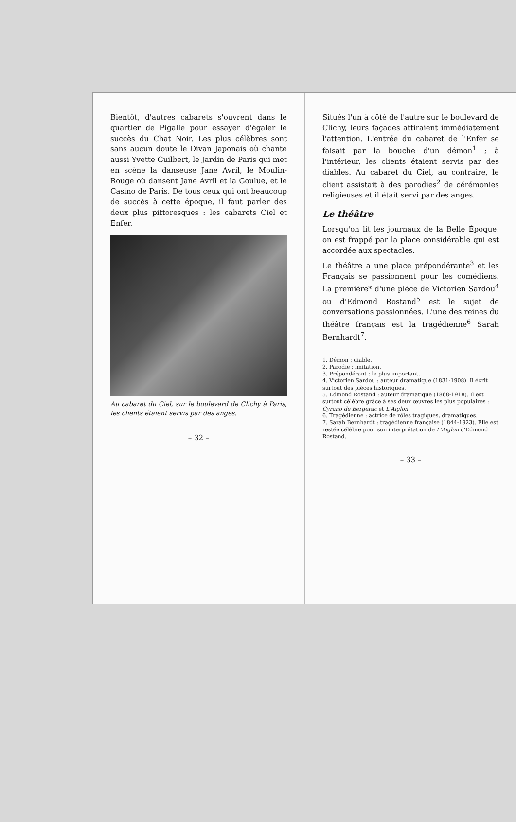Bientôt, d'autres cabarets s'ouvrent dans le quartier de Pigalle pour essayer d'égaler le succès du Chat Noir. Les plus célèbres sont sans aucun doute le Divan Japonais où chante aussi Yvette Guilbert, le Jardin de Paris qui met en scène la danseuse Jane Avril, le Moulin-Rouge où dansent Jane Avril et la Goulue, et le Casino de Paris. De tous ceux qui ont beaucoup de succès à cette époque, il faut parler des deux plus pittoresques : les cabarets Ciel et Enfer.
Au cabaret du Ciel, sur le boulevard de Clichy à Paris, les clients étaient servis par des anges.
– 32 –
Situés l'un à côté de l'autre sur le boulevard de Clichy, leurs façades attiraient immédiatement l'attention. L'entrée du cabaret de l'Enfer se faisait par la bouche d'un démon<sup>1</sup> ; à l'intérieur, les clients étaient servis par des diables. Au cabaret du Ciel, au contraire, le client assistait à des parodies<sup>2</sup> de cérémonies religieuses et il était servi par des anges.
Le théâtre
Lorsqu'on lit les journaux de la Belle Époque, on est frappé par la place considérable qui est accordée aux spectacles.
Le théâtre a une place prépondérante<sup>3</sup> et les Français se passionnent pour les comédiens. La première* d'une pièce de Victorien Sardou<sup>4</sup> ou d'Edmond Rostand<sup>5</sup> est le sujet de conversations passionnées. L'une des reines du théâtre français est la tragédienne<sup>6</sup> Sarah Bernhardt<sup>7</sup>.
1. Démon : diable.
2. Parodie : imitation.
3. Prépondérant : le plus important.
4. Victorien Sardou : auteur dramatique (1831-1908). Il écrit surtout des pièces historiques.
5. Edmond Rostand : auteur dramatique (1868-1918). Il est surtout célèbre grâce à ses deux œuvres les plus populaires : Cyrano de Bergerac et L'Aiglon.
6. Tragédienne : actrice de rôles tragiques, dramatiques.
7. Sarah Bernhardt : tragédienne française (1844-1923). Elle est restée célèbre pour son interprétation de L'Aiglon d'Edmond Rostand.
– 33 –